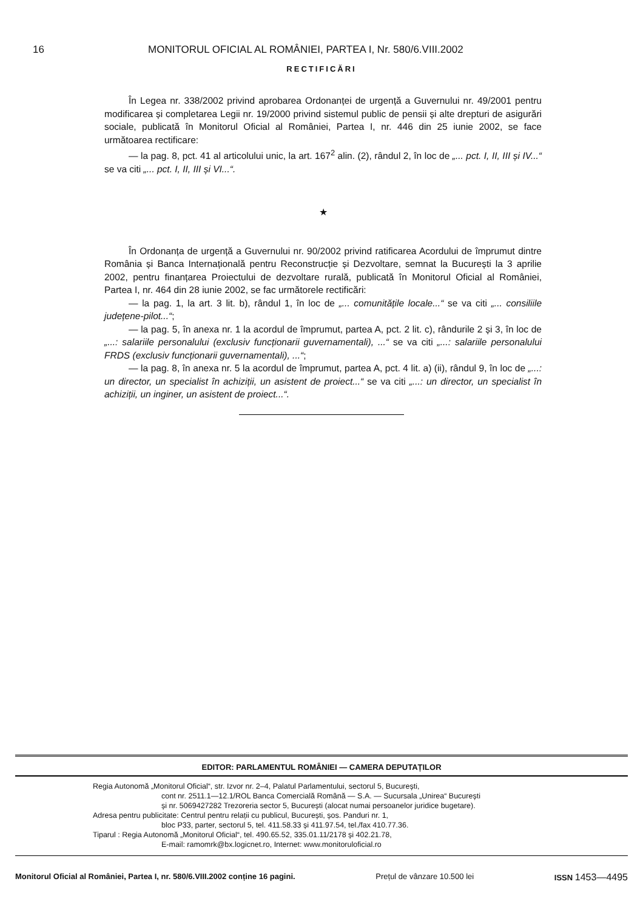16 MONITORUL OFICIAL AL ROMÂNIEI, PARTEA I, Nr. 580/6.VIII.2002
RECTIFICĂRI
În Legea nr. 338/2002 privind aprobarea Ordonanței de urgență a Guvernului nr. 49/2001 pentru modificarea și completarea Legii nr. 19/2000 privind sistemul public de pensii și alte drepturi de asigurări sociale, publicată în Monitorul Oficial al României, Partea I, nr. 446 din 25 iunie 2002, se face următoarea rectificare:
— la pag. 8, pct. 41 al articolului unic, la art. 167<sup>2</sup> alin. (2), rândul 2, în loc de „... pct. I, II, III și IV...“ se va citi „... pct. I, II, III și VI...“.
★
În Ordonanța de urgență a Guvernului nr. 90/2002 privind ratificarea Acordului de împrumut dintre România și Banca Internațională pentru Reconstrucție și Dezvoltare, semnat la București la 3 aprilie 2002, pentru finanțarea Proiectului de dezvoltare rurală, publicată în Monitorul Oficial al României, Partea I, nr. 464 din 28 iunie 2002, se fac următorele rectificări:
— la pag. 1, la art. 3 lit. b), rândul 1, în loc de „... comunitățile locale...“ se va citi „... consiliile județene-pilot...“;
— la pag. 5, în anexa nr. 1 la acordul de împrumut, partea A, pct. 2 lit. c), rândurile 2 și 3, în loc de „...: salariile personalului (exclusiv funcționarii guvernamentali), ...“ se va citi „...: salariile personalului FRDS (exclusiv funcționarii guvernamentali), ...“;
— la pag. 8, în anexa nr. 5 la acordul de împrumut, partea A, pct. 4 lit. a) (ii), rândul 9, în loc de „...: un director, un specialist în achiziții, un asistent de proiect...“ se va citi „...: un director, un specialist în achiziții, un inginer, un asistent de proiect...“.
EDITOR: PARLAMENTUL ROMÂNIEI — CAMERA DEPUTAȚILOR
Regia Autonomă „Monitorul Oficial“, str. Izvor nr. 2–4, Palatul Parlamentului, sectorul 5, București,
cont nr. 2511.1—12.1/ROL Banca Comercială Română — S.A. — Sucursala „Unirea“ București
și nr. 5069427282 Trezoreria sector 5, București (alocat numai persoanelor juridice bugetare).
Adresa pentru publicitate: Centrul pentru relații cu publicul, București, șos. Panduri nr. 1,
bloc P33, parter, sectorul 5, tel. 411.58.33 și 411.97.54, tel./fax 410.77.36.
Tiparul : Regia Autonomă „Monitorul Oficial“, tel. 490.65.52, 335.01.11/2178 și 402.21.78,
E-mail: ramomrk@bx.logicnet.ro, Internet: www.monitoruloficial.ro
Monitorul Oficial al României, Partea I, nr. 580/6.VIII.2002 conține 16 pagini. Prețul de vânzare 10.500 lei ISSN 1453—4495